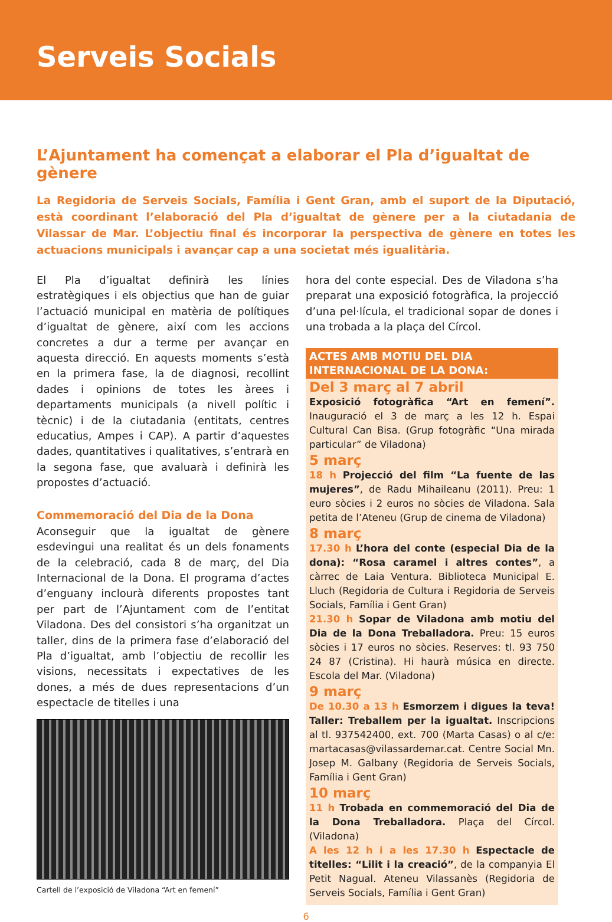Serveis Socials
L’Ajuntament ha començat a elaborar el Pla d’igualtat de gènere
La Regidoria de Serveis Socials, Família i Gent Gran, amb el suport de la Diputació, està coordinant l’elaboració del Pla d’igualtat de gènere per a la ciutadania de Vilassar de Mar. L’objectiu final és incorporar la perspectiva de gènere en totes les actuacions municipals i avançar cap a una societat més igualitària.
El Pla d’igualtat definirà les línies estratègiques i els objectius que han de guiar l’actuació municipal en matèria de polítiques d’igualtat de gènere, així com les accions concretes a dur a terme per avançar en aquesta direcció. En aquests moments s’està en la primera fase, la de diagnosi, recollint dades i opinions de totes les àrees i departaments municipals (a nivell polític i tècnic) i de la ciutadania (entitats, centres educatius, Ampes i CAP). A partir d’aquestes dades, quantitatives i qualitatives, s’entrarà en la segona fase, que avaluarà i definirà les propostes d’actuació.
Commemoració del Dia de la Dona
Aconseguir que la igualtat de gènere esdevingui una realitat és un dels fonaments de la celebració, cada 8 de març, del Dia Internacional de la Dona. El programa d’actes d’enguany inclourà diferents propostes tant per part de l’Ajuntament com de l’entitat Viladona. Des del consistori s’ha organitzat un taller, dins de la primera fase d’elaboració del Pla d’igualtat, amb l’objectiu de recollir les visions, necessitats i expectatives de les dones, a més de dues representacions d’un espectacle de titelles i una
Cartell de l’exposició de Viladona “Art en femení”
hora del conte especial. Des de Viladona s’ha preparat una exposició fotogràfica, la projecció d’una pel·lícula, el tradicional sopar de dones i una trobada a la plaça del Círcol.
ACTES AMB MOTIU DEL DIA INTERNACIONAL DE LA DONA:
Del 3 març al 7 abril
Exposició fotogràfica “Art en femení”. Inauguració el 3 de març a les 12 h. Espai Cultural Can Bisa. (Grup fotogràfic “Una mirada particular” de Viladona)
5 març
18 h Projecció del film “La fuente de las mujeres”, de Radu Mihaileanu (2011). Preu: 1 euro sòcies i 2 euros no sòcies de Viladona. Sala petita de l’Ateneu (Grup de cinema de Viladona)
8 març
17.30 h L’hora del conte (especial Dia de la dona): “Rosa caramel i altres contes”, a càrrec de Laia Ventura. Biblioteca Municipal E. Lluch (Regidoria de Cultura i Regidoria de Serveis Socials, Família i Gent Gran)
21.30 h Sopar de Viladona amb motiu del Dia de la Dona Treballadora. Preu: 15 euros sòcies i 17 euros no sòcies. Reserves: tl. 93 750 24 87 (Cristina). Hi haurà música en directe. Escola del Mar. (Viladona)
9 març
De 10.30 a 13 h Esmorzem i digues la teva! Taller: Treballem per la igualtat. Inscripcions al tl. 937542400, ext. 700 (Marta Casas) o al c/e: martacasas@vilassardemar.cat. Centre Social Mn. Josep M. Galbany (Regidoria de Serveis Socials, Família i Gent Gran)
10 març
11 h Trobada en commemoració del Dia de la Dona Treballadora. Plaça del Círcol. (Viladona)
A les 12 h i a les 17.30 h Espectacle de titelles: “Lilit i la creació”, de la companyia El Petit Nagual. Ateneu Vilassanès (Regidoria de Serveis Socials, Família i Gent Gran)
6